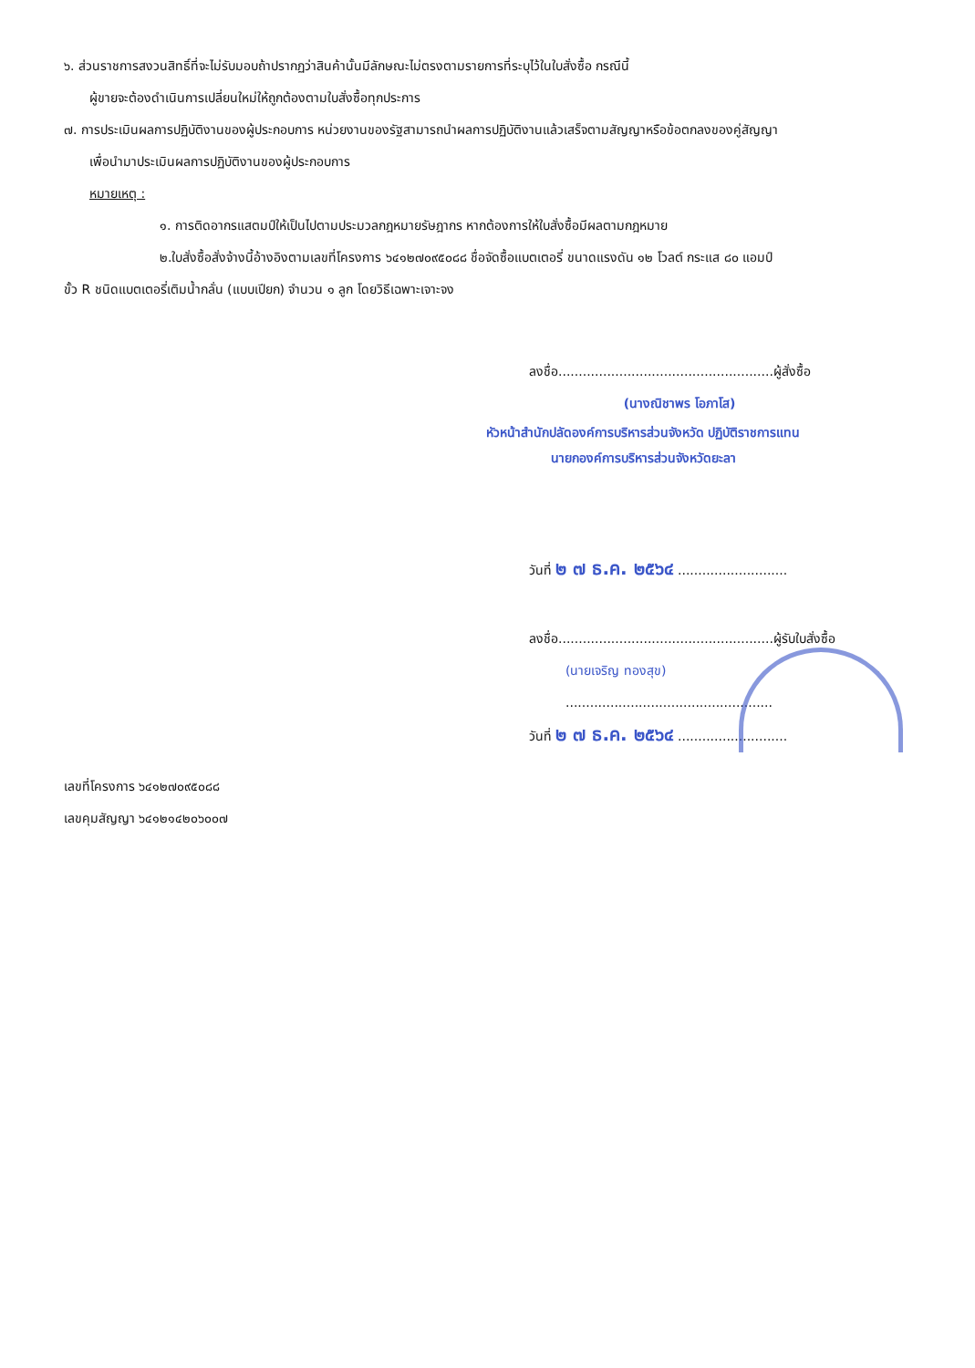๖. ส่วนราชการสงวนสิทธิ์ที่จะไม่รับมอบถ้าปรากฏว่าสินค้านั้นมีลักษณะไม่ตรงตามรายการที่ระบุไว้ในใบสั่งซื้อ กรณีนี้
ผู้ขายจะต้องดำเนินการเปลี่ยนใหม่ให้ถูกต้องตามใบสั่งซื้อทุกประการ
๗. การประเมินผลการปฏิบัติงานของผู้ประกอบการ หน่วยงานของรัฐสามารถนำผลการปฏิบัติงานแล้วเสร็จตามสัญญาหรือข้อตกลงของคู่สัญญา
เพื่อนำมาประเมินผลการปฏิบัติงานของผู้ประกอบการ
หมายเหตุ :
๑. การติดอากรแสตมป์ให้เป็นไปตามประมวลกฎหมายรัษฎากร หากต้องการให้ใบสั่งซื้อมีผลตามกฎหมาย
๒.ใบสั่งซื้อสั่งจ้างนี้อ้างอิงตามเลขที่โครงการ ๖๔๑๒๗๐๙๕๐๘๘ ชื่อจัดซื้อแบตเตอรี่ ขนาดแรงดัน ๑๒ โวลต์ กระแส ๘๐ แอมป์
ขั้ว R ชนิดแบตเตอรี่เติมน้ำกลั่น (แบบเปียก) จำนวน ๑ ลูก โดยวิธีเฉพาะเจาะจง
ลงชื่อ.....................................................ผู้สั่งซื้อ
(นางณิชาพร โอภาโส)
หัวหน้าสำนักปลัดองค์การบริหารส่วนจังหวัด ปฏิบัติราชการแทน
นายกองค์การบริหารส่วนจังหวัดยะลา
วันที่ ๒ ๗ ธ.ค. ๒๕๖๔ ...........................
ลงชื่อ.....................................................ผู้รับใบสั่งซื้อ
(นายเจริญ ทองสุข)
...................................................
วันที่ ๒ ๗ ธ.ค. ๒๕๖๔ ...........................
เลขที่โครงการ ๖๔๑๒๗๐๙๕๐๘๘
เลขคุมสัญญา ๖๔๑๒๑๔๒๐๖๐๐๗